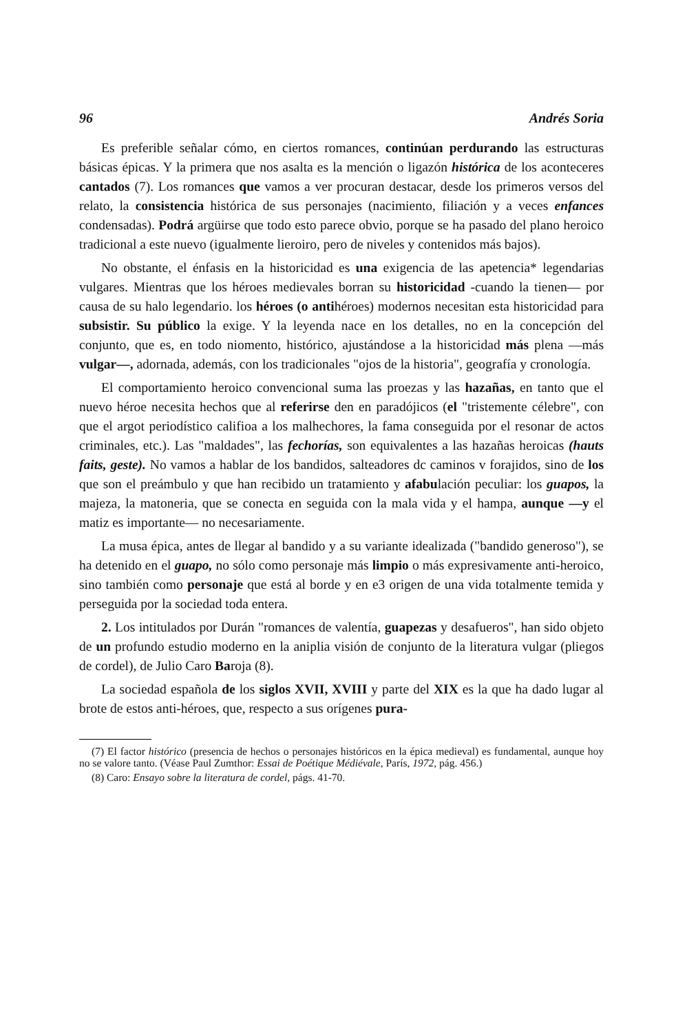96 Andrés Soria
Es preferible señalar cómo, en ciertos romances, continúan perdurando las estructuras básicas épicas. Y la primera que nos asalta es la mención o ligazón histórica de los aconteceres cantados (7). Los romances que vamos a ver procuran destacar, desde los primeros versos del relato, la consistencia histórica de sus personajes (nacimiento, filiación y a veces enfances condensadas). Podrá argüirse que todo esto parece obvio, porque se ha pasado del plano heroico tradicional a este nuevo (igualmente lieroiro, pero de niveles y contenidos más bajos).
No obstante, el énfasis en la historicidad es una exigencia de las apetencia* legendarias vulgares. Mientras que los héroes medievales borran su historicidad -cuando la tienen— por causa de su halo legendario. los héroes (o antihéroes) modernos necesitan esta historicidad para subsistir. Su público la exige. Y la leyenda nace en los detalles, no en la concepción del conjunto, que es, en todo niomento, histórico, ajustándose a la historicidad más plena —más vulgar—, adornada, además, con los tradicionales "ojos de la historia", geografía y cronología.
El comportamiento heroico convencional suma las proezas y las hazañas, en tanto que el nuevo héroe necesita hechos que al referirse den en paradójicos (el "tristemente célebre", con que el argot periodístico califioa a los malhechores, la fama conseguida por el resonar de actos criminales, etc.). Las "maldades", las fechorías, son equivalentes a las hazañas heroicas (hauts faits, geste). No vamos a hablar de los bandidos, salteadores dc caminos v forajidos, sino de los que son el preámbulo y que han recibido un tratamiento y afabulación peculiar: los guapos, la majeza, la matoneria, que se conecta en seguida con la mala vida y el hampa, aunque —y el matiz es importante— no necesariamente.
La musa épica, antes de llegar al bandido y a su variante idealizada ("bandido generoso"), se ha detenido en el guapo, no sólo como personaje más limpio o más expresivamente anti-heroico, sino también como personaje que está al borde y en e3 origen de una vida totalmente temida y perseguida por la sociedad toda entera.
2. Los intitulados por Durán "romances de valentía, guapezas y desafueros", han sido objeto de un profundo estudio moderno en la aniplia visión de conjunto de la literatura vulgar (pliegos de cordel), de Julio Caro Baroja (8).
La sociedad española de los siglos XVII, XVIII y parte del XIX es la que ha dado lugar al brote de estos anti-héroes, que, respecto a sus orígenes pura-
(7) El factor histórico (presencia de hechos o personajes históricos en la épica medieval) es fundamental, aunque hoy no se valore tanto. (Véase Paul Zumthor: Essai de Poétique Médiévale, París, 1972, pág. 456.)
(8) Caro: Ensayo sobre la literatura de cordel, págs. 41-70.